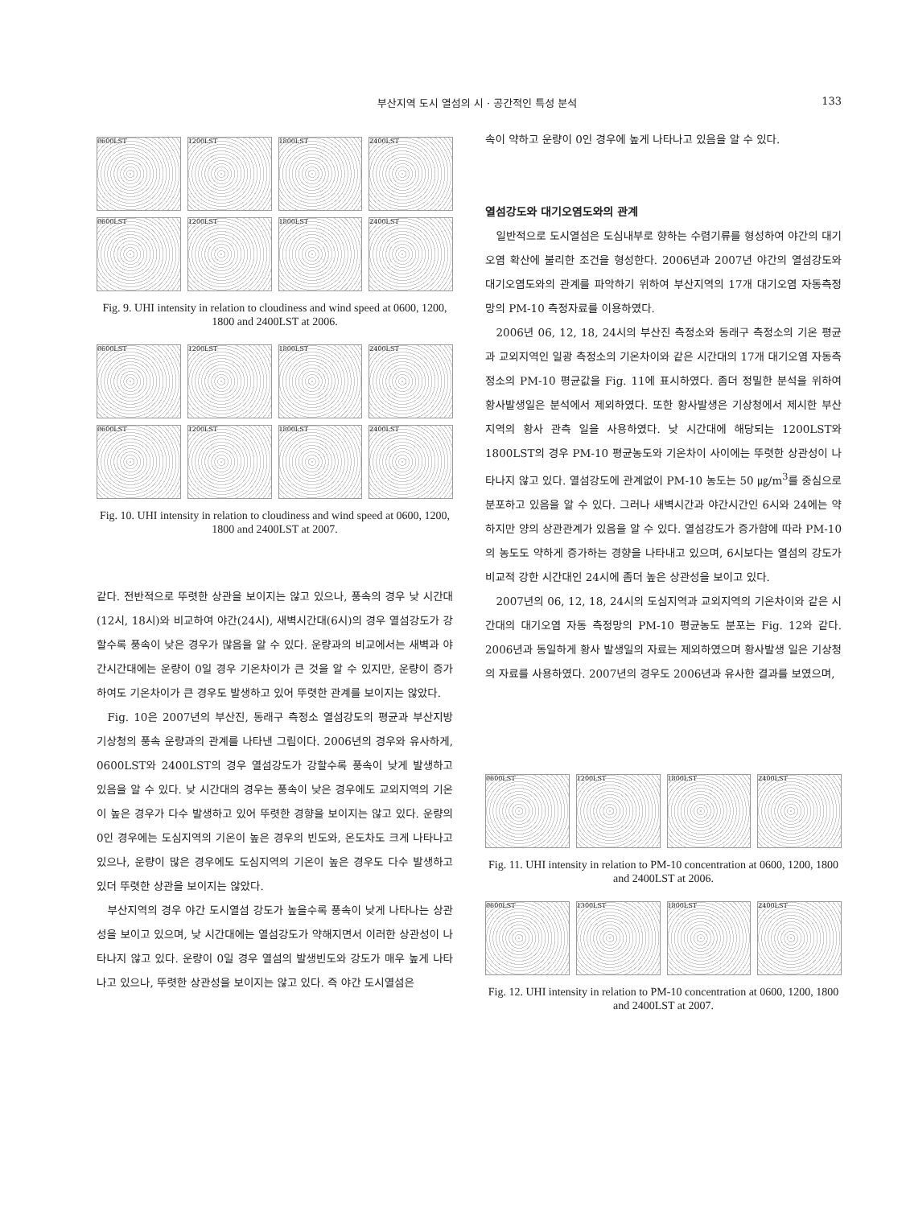부산지역 도시 열섬의 시 · 공간적인 특성 분석
133
0600LST
1200LST
1800LST
2400LST
0600LST
1200LST
1800LST
2400LST
Fig. 9. UHI intensity in relation to cloudiness and wind speed at 0600, 1200, 1800 and 2400LST at 2006.
0600LST
1200LST
1800LST
2400LST
0600LST
1200LST
1800LST
2400LST
Fig. 10. UHI intensity in relation to cloudiness and wind speed at 0600, 1200, 1800 and 2400LST at 2007.
같다. 전반적으로 뚜렷한 상관을 보이지는 않고 있으나, 풍속의 경우 낮 시간대(12시, 18시)와 비교하여 야간(24시), 새벽시간대(6시)의 경우 열섬강도가 강할수록 풍속이 낮은 경우가 많음을 알 수 있다. 운량과의 비교에서는 새벽과 야간시간대에는 운량이 0일 경우 기온차이가 큰 것을 알 수 있지만, 운량이 증가하여도 기온차이가 큰 경우도 발생하고 있어 뚜렷한 관계를 보이지는 않았다.
Fig. 10은 2007년의 부산진, 동래구 측정소 열섬강도의 평균과 부산지방 기상청의 풍속 운량과의 관계를 나타낸 그림이다. 2006년의 경우와 유사하게, 0600LST와 2400LST의 경우 열섬강도가 강할수록 풍속이 낮게 발생하고 있음을 알 수 있다. 낮 시간대의 경우는 풍속이 낮은 경우에도 교외지역의 기온이 높은 경우가 다수 발생하고 있어 뚜렷한 경향을 보이지는 않고 있다. 운량의 0인 경우에는 도심지역의 기온이 높은 경우의 빈도와, 온도차도 크게 나타나고 있으나, 운량이 많은 경우에도 도심지역의 기온이 높은 경우도 다수 발생하고 있더 뚜렷한 상관을 보이지는 않았다.
부산지역의 경우 야간 도시열섬 강도가 높을수록 풍속이 낮게 나타나는 상관성을 보이고 있으며, 낮 시간대에는 열섬강도가 약해지면서 이러한 상관성이 나타나지 않고 있다. 운량이 0일 경우 열섬의 발생빈도와 강도가 매우 높게 나타나고 있으나, 뚜렷한 상관성을 보이지는 않고 있다. 즉 야간 도시열섬은
속이 약하고 운량이 0인 경우에 높게 나타나고 있음을 알 수 있다.
열섬강도와 대기오염도와의 관계
일반적으로 도시열섬은 도심내부로 향하는 수렴기류를 형성하여 야간의 대기오염 확산에 불리한 조건을 형성한다. 2006년과 2007년 야간의 열섬강도와 대기오염도와의 관계를 파악하기 위하여 부산지역의 17개 대기오염 자동측정망의 PM-10 측정자료를 이용하였다.
2006년 06, 12, 18, 24시의 부산진 측정소와 동래구 측정소의 기온 평균과 교외지역인 일광 측정소의 기온차이와 같은 시간대의 17개 대기오염 자동측정소의 PM-10 평균값을 Fig. 11에 표시하였다. 좀더 정밀한 분석을 위하여 황사발생일은 분석에서 제외하였다. 또한 황사발생은 기상청에서 제시한 부산지역의 황사 관측 일을 사용하였다. 낮 시간대에 해당되는 1200LST와 1800LST의 경우 PM-10 평균농도와 기온차이 사이에는 뚜렷한 상관성이 나타나지 않고 있다. 열섬강도에 관계없이 PM-10 농도는 50 ㎍/m<sup>3</sup>를 중심으로 분포하고 있음을 알 수 있다. 그러나 새벽시간과 야간시간인 6시와 24에는 약하지만 양의 상관관계가 있음을 알 수 있다. 열섬강도가 증가함에 따라 PM-10의 농도도 약하게 증가하는 경향을 나타내고 있으며, 6시보다는 열섬의 강도가 비교적 강한 시간대인 24시에 좀더 높은 상관성을 보이고 있다.
2007년의 06, 12, 18, 24시의 도심지역과 교외지역의 기온차이와 같은 시간대의 대기오염 자동 측정망의 PM-10 평균농도 분포는 Fig. 12와 같다. 2006년과 동일하게 황사 발생일의 자료는 제외하였으며 황사발생 일은 기상청의 자료를 사용하였다. 2007년의 경우도 2006년과 유사한 결과를 보였으며,
0600LST
1200LST
1800LST
2400LST
Fig. 11. UHI intensity in relation to PM-10 concentration at 0600, 1200, 1800 and 2400LST at 2006.
0600LST
1300LST
1800LST
2400LST
Fig. 12. UHI intensity in relation to PM-10 concentration at 0600, 1200, 1800 and 2400LST at 2007.